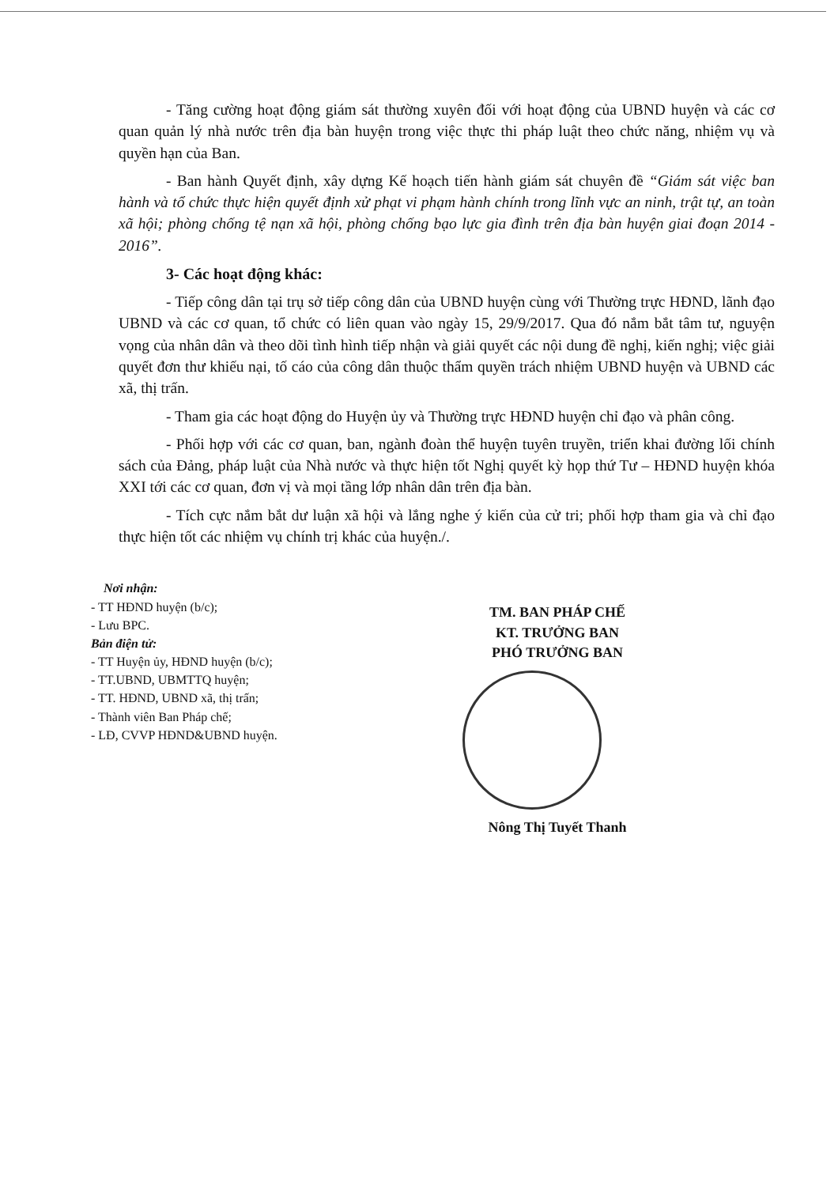- Tăng cường hoạt động giám sát thường xuyên đối với hoạt động của UBND huyện và các cơ quan quản lý nhà nước trên địa bàn huyện trong việc thực thi pháp luật theo chức năng, nhiệm vụ và quyền hạn của Ban.
- Ban hành Quyết định, xây dựng Kế hoạch tiến hành giám sát chuyên đề “Giám sát việc ban hành và tổ chức thực hiện quyết định xử phạt vi phạm hành chính trong lĩnh vực an ninh, trật tự, an toàn xã hội; phòng chống tệ nạn xã hội, phòng chống bạo lực gia đình trên địa bàn huyện giai đoạn 2014 - 2016”.
3- Các hoạt động khác:
- Tiếp công dân tại trụ sở tiếp công dân của UBND huyện cùng với Thường trực HĐND, lãnh đạo UBND và các cơ quan, tổ chức có liên quan vào ngày 15, 29/9/2017. Qua đó nắm bắt tâm tư, nguyện vọng của nhân dân và theo dõi tình hình tiếp nhận và giải quyết các nội dung đề nghị, kiến nghị; việc giải quyết đơn thư khiếu nại, tố cáo của công dân thuộc thẩm quyền trách nhiệm UBND huyện và UBND các xã, thị trấn.
- Tham gia các hoạt động do Huyện ủy và Thường trực HĐND huyện chỉ đạo và phân công.
- Phối hợp với các cơ quan, ban, ngành đoàn thể huyện tuyên truyền, triển khai đường lối chính sách của Đảng, pháp luật của Nhà nước và thực hiện tốt Nghị quyết kỳ họp thứ Tư – HĐND huyện khóa XXI tới các cơ quan, đơn vị và mọi tầng lớp nhân dân trên địa bàn.
- Tích cực nắm bắt dư luận xã hội và lắng nghe ý kiến của cử tri; phối hợp tham gia và chỉ đạo thực hiện tốt các nhiệm vụ chính trị khác của huyện./.
Nơi nhận:
- TT HĐND huyện (b/c);
- Lưu BPC.
Bản điện tử:
- TT Huyện ủy, HĐND huyện (b/c);
- TT.UBND, UBMTTQ huyện;
- TT. HĐND, UBND xã, thị trấn;
- Thành viên Ban Pháp chế;
- LĐ, CVVP HĐND&UBND huyện.
TM. BAN PHÁP CHẾ
KT. TRƯỞNG BAN
PHÓ TRƯỞNG BAN
Nông Thị Tuyết Thanh